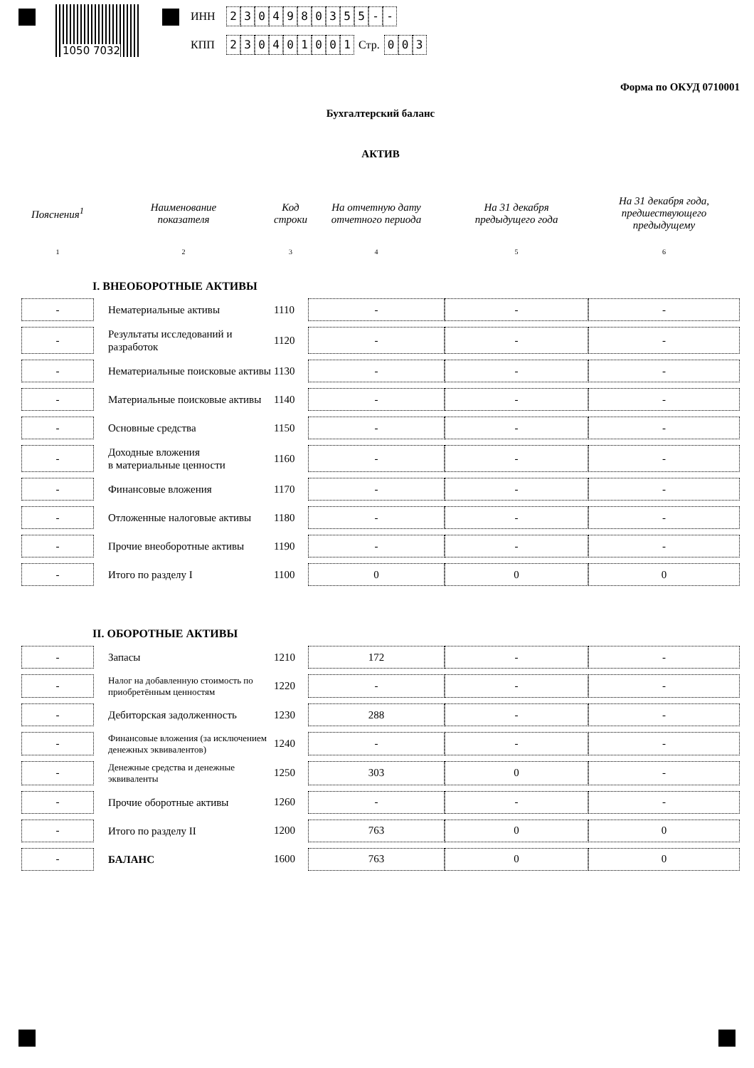1050 7032
ИНН 2304980355 - -
КПП 230401001 Стр. 0 0 3
Форма по ОКУД 0710001
Бухгалтерский баланс
АКТИВ
| Пояснения<sup>1</sup> | Наименование показателя | Код строки | На отчетную дату отчетного периода | На 31 декабря предыдущего года | На 31 декабря года, предшествующего предыдущему |
| --- | --- | --- | --- | --- | --- |
| 1 | 2 | 3 | 4 | 5 | 6 |
| I. ВНЕОБОРОТНЫЕ АКТИВЫ | | | | | |
| - | Нематериальные активы | 1110 | - | - | - |
| - | Результаты исследований и разработок | 1120 | - | - | - |
| - | Нематериальные поисковые активы | 1130 | - | - | - |
| - | Материальные поисковые активы | 1140 | - | - | - |
| - | Основные средства | 1150 | - | - | - |
| - | Доходные вложения в материальные ценности | 1160 | - | - | - |
| - | Финансовые вложения | 1170 | - | - | - |
| - | Отложенные налоговые активы | 1180 | - | - | - |
| - | Прочие внеоборотные активы | 1190 | - | - | - |
| - | Итого по разделу I | 1100 | 0 | 0 | 0 |
| II. ОБОРОТНЫЕ АКТИВЫ | | | | | |
| - | Запасы | 1210 | 172 | - | - |
| - | Налог на добавленную стоимость по приобретённым ценностям | 1220 | - | - | - |
| - | Дебиторская задолженность | 1230 | 288 | - | - |
| - | Финансовые вложения (за исключением денежных эквивалентов) | 1240 | - | - | - |
| - | Денежные средства и денежные эквиваленты | 1250 | 303 | 0 | - |
| - | Прочие оборотные активы | 1260 | - | - | - |
| - | Итого по разделу II | 1200 | 763 | 0 | 0 |
| - | БАЛАНС | 1600 | 763 | 0 | 0 |